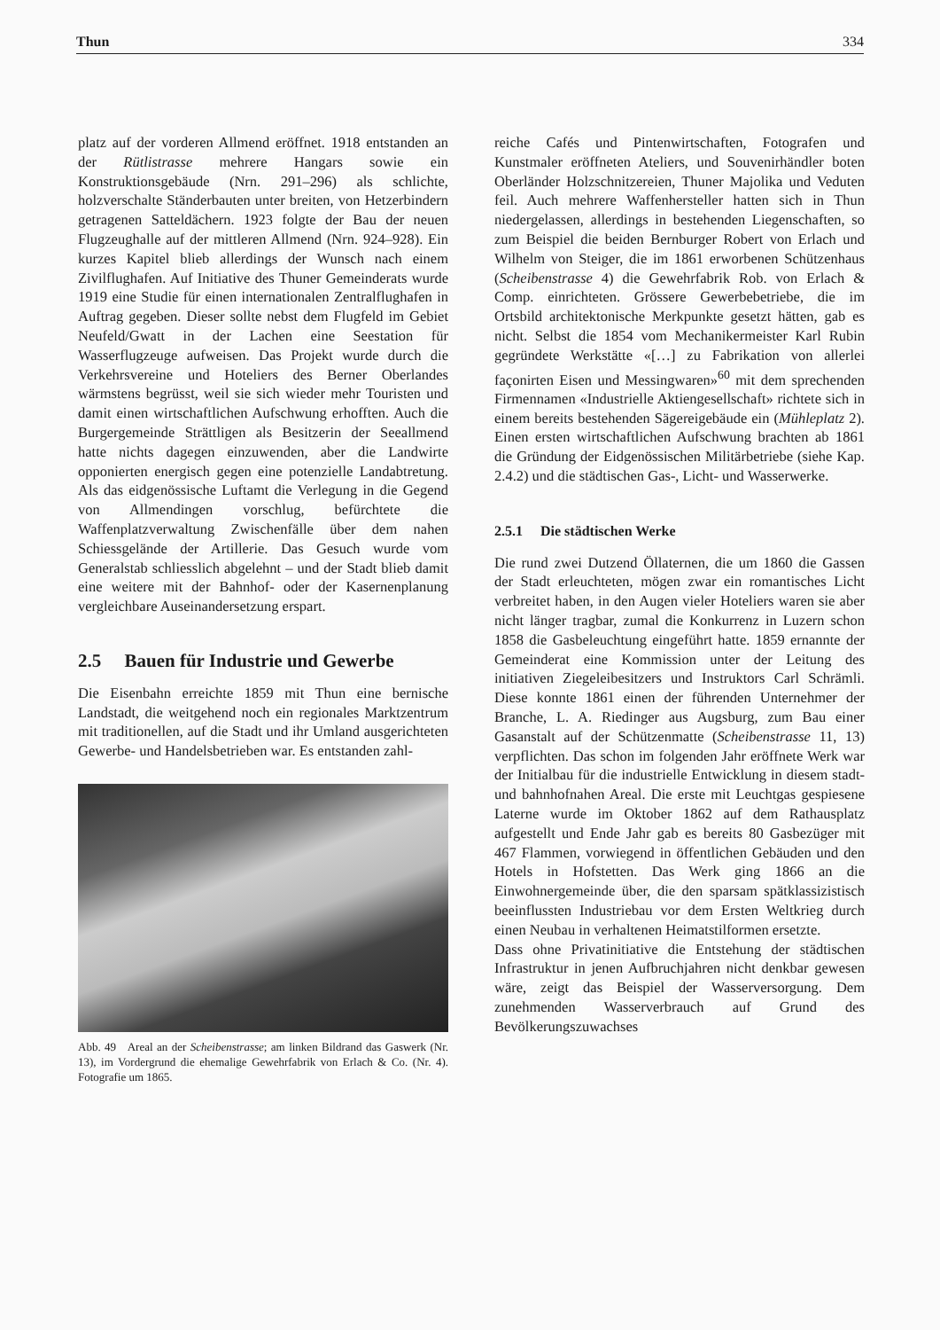Thun 334
platz auf der vorderen Allmend eröffnet. 1918 entstanden an der Rütlistrasse mehrere Hangars sowie ein Konstruktionsgebäude (Nrn. 291–296) als schlichte, holzverschalte Ständerbauten unter breiten, von Hetzerbindern getragenen Satteldächern. 1923 folgte der Bau der neuen Flugzeughalle auf der mittleren Allmend (Nrn. 924–928). Ein kurzes Kapitel blieb allerdings der Wunsch nach einem Zivilflughafen. Auf Initiative des Thuner Gemeinderats wurde 1919 eine Studie für einen internationalen Zentralflughafen in Auftrag gegeben. Dieser sollte nebst dem Flugfeld im Gebiet Neufeld/Gwatt in der Lachen eine Seestation für Wasserflugzeuge aufweisen. Das Projekt wurde durch die Verkehrsvereine und Hoteliers des Berner Oberlandes wärmstens begrüsst, weil sie sich wieder mehr Touristen und damit einen wirtschaftlichen Aufschwung erhofften. Auch die Burgergemeinde Strättligen als Besitzerin der Seeallmend hatte nichts dagegen einzuwenden, aber die Landwirte opponierten energisch gegen eine potenzielle Landabtretung. Als das eidgenössische Luftamt die Verlegung in die Gegend von Allmendingen vorschlug, befürchtete die Waffenplatzverwaltung Zwischenfälle über dem nahen Schiessgelände der Artillerie. Das Gesuch wurde vom Generalstab schliesslich abgelehnt – und der Stadt blieb damit eine weitere mit der Bahnhof- oder der Kasernenplanung vergleichbare Auseinandersetzung erspart.
2.5 Bauen für Industrie und Gewerbe
Die Eisenbahn erreichte 1859 mit Thun eine bernische Landstadt, die weitgehend noch ein regionales Marktzentrum mit traditionellen, auf die Stadt und ihr Umland ausgerichteten Gewerbe- und Handelsbetrieben war. Es entstanden zahl-
Abb. 49 Areal an der Scheibenstrasse; am linken Bildrand das Gaswerk (Nr. 13), im Vordergrund die ehemalige Gewehrfabrik von Erlach & Co. (Nr. 4). Fotografie um 1865.
reiche Cafés und Pintenwirtschaften, Fotografen und Kunstmaler eröffneten Ateliers, und Souvenirhändler boten Oberländer Holzschnitzereien, Thuner Majolika und Veduten feil. Auch mehrere Waffenhersteller hatten sich in Thun niedergelassen, allerdings in bestehenden Liegenschaften, so zum Beispiel die beiden Bernburger Robert von Erlach und Wilhelm von Steiger, die im 1861 erworbenen Schützenhaus (Scheibenstrasse 4) die Gewehrfabrik Rob. von Erlach & Comp. einrichteten. Grössere Gewerbebetriebe, die im Ortsbild architektonische Merkpunkte gesetzt hätten, gab es nicht. Selbst die 1854 vom Mechanikermeister Karl Rubin gegründete Werkstätte «[…] zu Fabrikation von allerlei façonirten Eisen und Messingwaren»<sup>60</sup> mit dem sprechenden Firmennamen «Industrielle Aktiengesellschaft» richtete sich in einem bereits bestehenden Sägereigebäude ein (Mühleplatz 2). Einen ersten wirtschaftlichen Aufschwung brachten ab 1861 die Gründung der Eidgenössischen Militärbetriebe (siehe Kap. 2.4.2) und die städtischen Gas-, Licht- und Wasserwerke.
2.5.1 Die städtischen Werke
Die rund zwei Dutzend Öllaternen, die um 1860 die Gassen der Stadt erleuchteten, mögen zwar ein romantisches Licht verbreitet haben, in den Augen vieler Hoteliers waren sie aber nicht länger tragbar, zumal die Konkurrenz in Luzern schon 1858 die Gasbeleuchtung eingeführt hatte. 1859 ernannte der Gemeinderat eine Kommission unter der Leitung des initiativen Ziegeleibesitzers und Instruktors Carl Schrämli. Diese konnte 1861 einen der führenden Unternehmer der Branche, L. A. Riedinger aus Augsburg, zum Bau einer Gasanstalt auf der Schützenmatte (Scheibenstrasse 11, 13) verpflichten. Das schon im folgenden Jahr eröffnete Werk war der Initialbau für die industrielle Entwicklung in diesem stadt- und bahnhofnahen Areal. Die erste mit Leuchtgas gespiesene Laterne wurde im Oktober 1862 auf dem Rathausplatz aufgestellt und Ende Jahr gab es bereits 80 Gasbezüger mit 467 Flammen, vorwiegend in öffentlichen Gebäuden und den Hotels in Hofstetten. Das Werk ging 1866 an die Einwohnergemeinde über, die den sparsam spätklassizistisch beeinflussten Industriebau vor dem Ersten Weltkrieg durch einen Neubau in verhaltenen Heimatstilformen ersetzte.
Dass ohne Privatinitiative die Entstehung der städtischen Infrastruktur in jenen Aufbruchjahren nicht denkbar gewesen wäre, zeigt das Beispiel der Wasserversorgung. Dem zunehmenden Wasserverbrauch auf Grund des Bevölkerungszuwachses